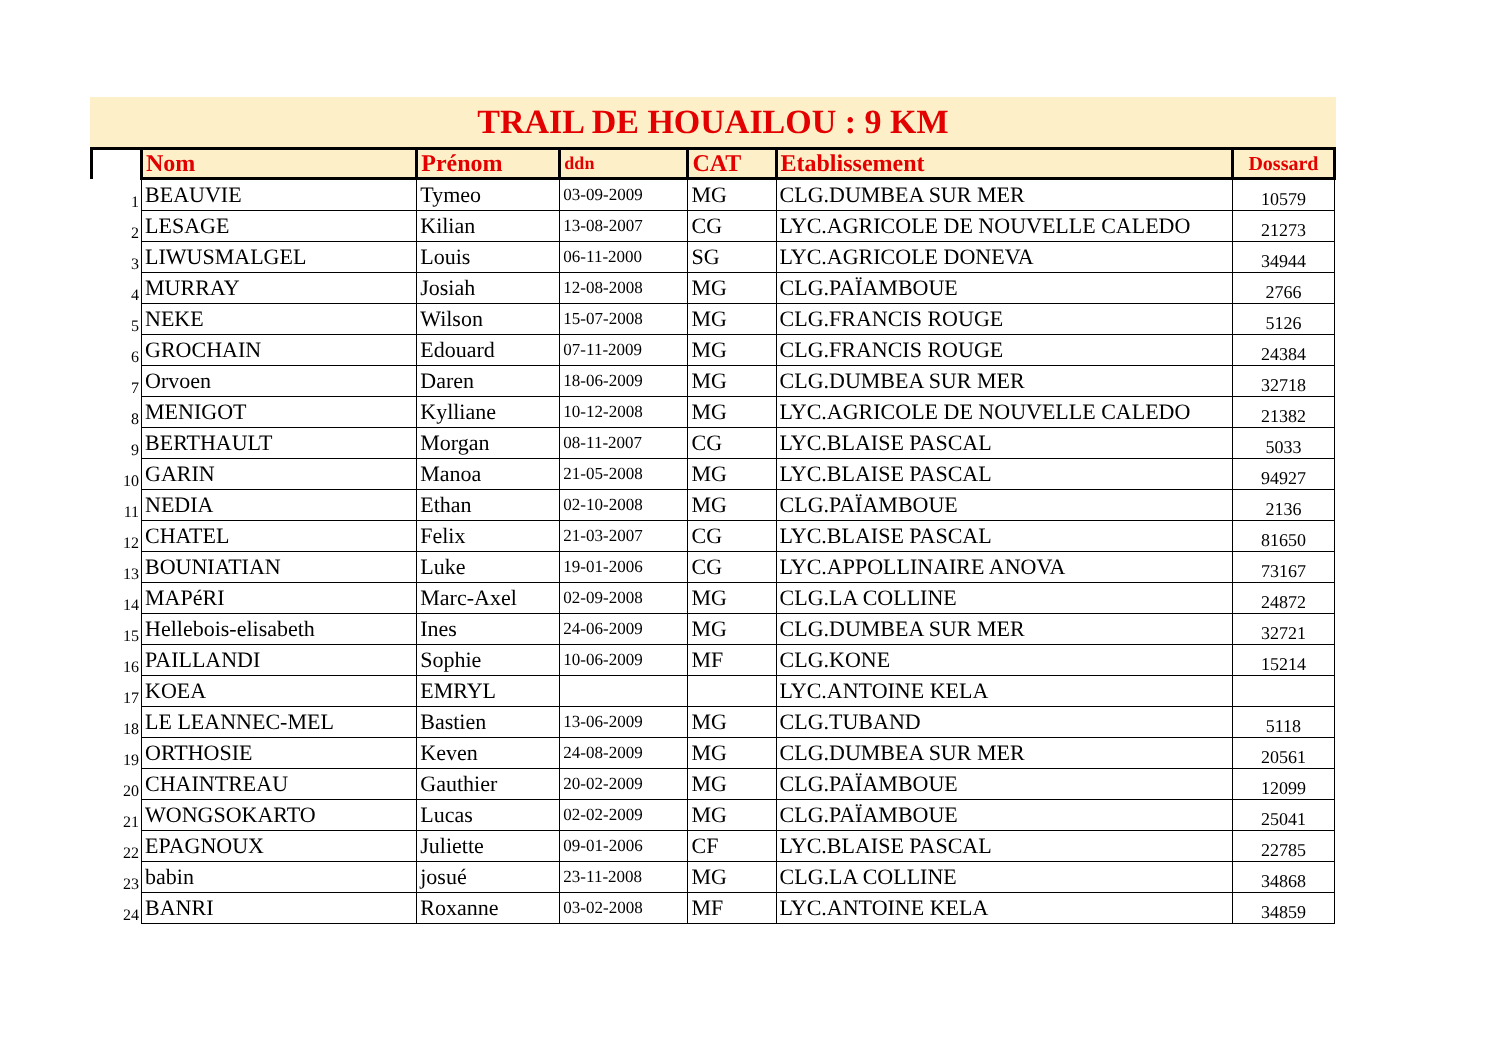TRAIL DE HOUAILOU : 9 KM
| | Nom | Prénom | ddn | CAT | Etablissement | Dossard |
| --- | --- | --- | --- | --- | --- | --- |
| 1 | BEAUVIE | Tymeo | 03-09-2009 | MG | CLG.DUMBEA SUR MER | 10579 |
| 2 | LESAGE | Kilian | 13-08-2007 | CG | LYC.AGRICOLE DE NOUVELLE CALEDO | 21273 |
| 3 | LIWUSMALGEL | Louis | 06-11-2000 | SG | LYC.AGRICOLE DONEVA | 34944 |
| 4 | MURRAY | Josiah | 12-08-2008 | MG | CLG.PAÏAMBOUE | 2766 |
| 5 | NEKE | Wilson | 15-07-2008 | MG | CLG.FRANCIS ROUGE | 5126 |
| 6 | GROCHAIN | Edouard | 07-11-2009 | MG | CLG.FRANCIS ROUGE | 24384 |
| 7 | Orvoen | Daren | 18-06-2009 | MG | CLG.DUMBEA SUR MER | 32718 |
| 8 | MENIGOT | Kylliane | 10-12-2008 | MG | LYC.AGRICOLE DE NOUVELLE CALEDO | 21382 |
| 9 | BERTHAULT | Morgan | 08-11-2007 | CG | LYC.BLAISE PASCAL | 5033 |
| 10 | GARIN | Manoa | 21-05-2008 | MG | LYC.BLAISE PASCAL | 94927 |
| 11 | NEDIA | Ethan | 02-10-2008 | MG | CLG.PAÏAMBOUE | 2136 |
| 12 | CHATEL | Felix | 21-03-2007 | CG | LYC.BLAISE PASCAL | 81650 |
| 13 | BOUNIATIAN | Luke | 19-01-2006 | CG | LYC.APPOLLINAIRE ANOVA | 73167 |
| 14 | MAPéRI | Marc-Axel | 02-09-2008 | MG | CLG.LA COLLINE | 24872 |
| 15 | Hellebois-elisabeth | Ines | 24-06-2009 | MG | CLG.DUMBEA SUR MER | 32721 |
| 16 | PAILLANDI | Sophie | 10-06-2009 | MF | CLG.KONE | 15214 |
| 17 | KOEA | EMRYL | | | LYC.ANTOINE KELA | |
| 18 | LE LEANNEC-MEL | Bastien | 13-06-2009 | MG | CLG.TUBAND | 5118 |
| 19 | ORTHOSIE | Keven | 24-08-2009 | MG | CLG.DUMBEA SUR MER | 20561 |
| 20 | CHAINTREAU | Gauthier | 20-02-2009 | MG | CLG.PAÏAMBOUE | 12099 |
| 21 | WONGSOKARTO | Lucas | 02-02-2009 | MG | CLG.PAÏAMBOUE | 25041 |
| 22 | EPAGNOUX | Juliette | 09-01-2006 | CF | LYC.BLAISE PASCAL | 22785 |
| 23 | babin | josué | 23-11-2008 | MG | CLG.LA COLLINE | 34868 |
| 24 | BANRI | Roxanne | 03-02-2008 | MF | LYC.ANTOINE KELA | 34859 |